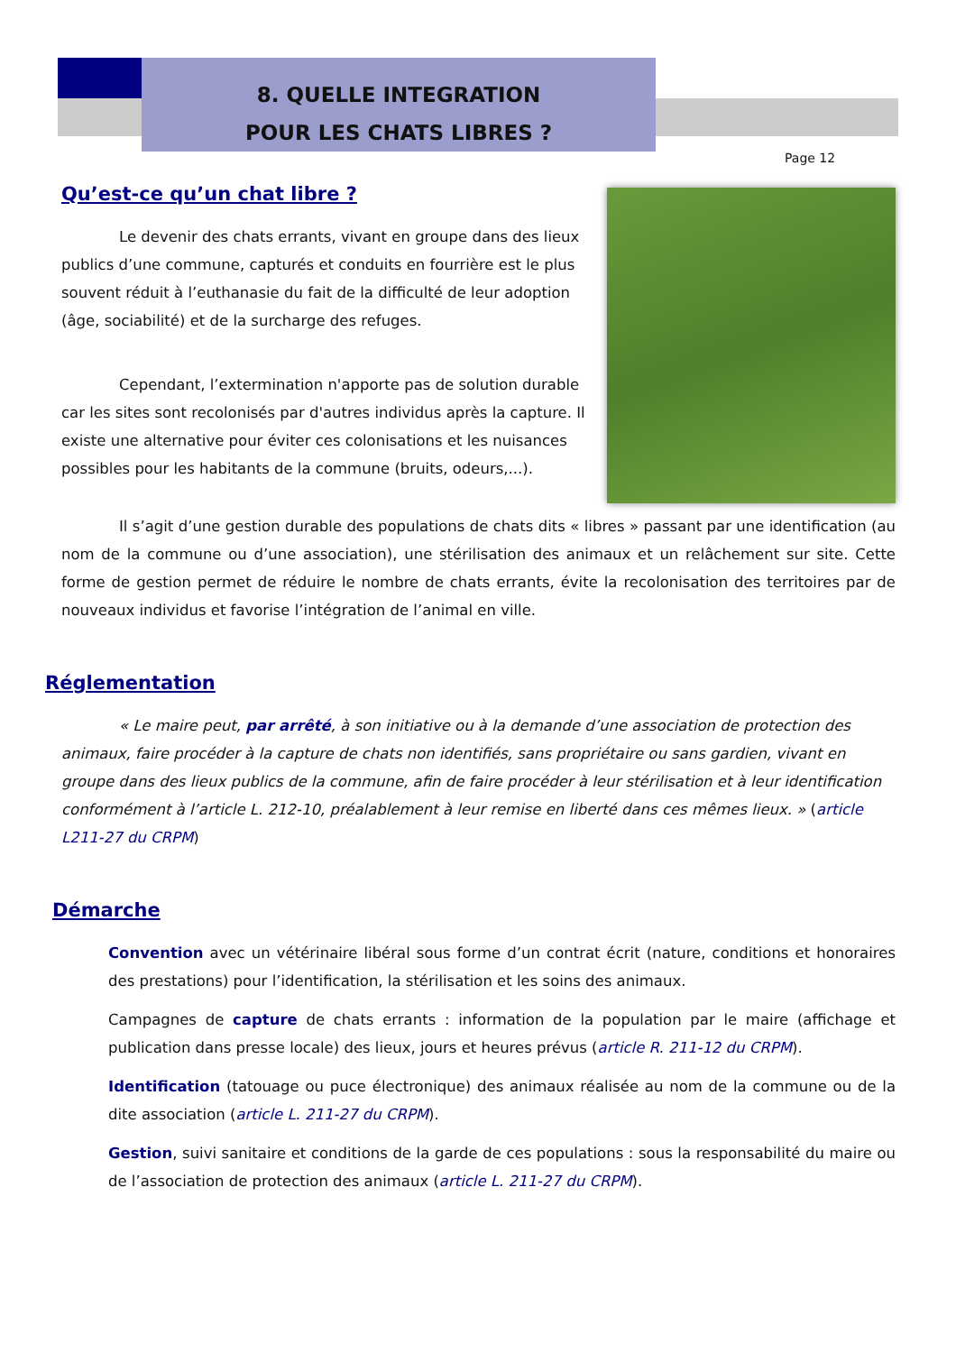8. QUELLE INTEGRATION
POUR LES CHATS LIBRES ?
Page 12
Qu’est-ce qu’un chat libre ?
Le devenir des chats errants, vivant en groupe dans des lieux publics d’une commune, capturés et conduits en fourrière est le plus souvent réduit à l’euthanasie du fait de la difficulté de leur adoption (âge, sociabilité) et de la surcharge des refuges.
Cependant, l’extermination n'apporte pas de solution durable car les sites sont recolonisés par d'autres individus après la capture. Il existe une alternative pour éviter ces colonisations et les nuisances possibles pour les habitants de la commune (bruits, odeurs,...).
Il s’agit d’une gestion durable des populations de chats dits « libres » passant par une identification (au nom de la commune ou d’une association), une stérilisation des animaux et un relâchement sur site. Cette forme de gestion permet de réduire le nombre de chats errants, évite la recolonisation des territoires par de nouveaux individus et favorise l’intégration de l’animal en ville.
Réglementation
« Le maire peut, par arrêté, à son initiative ou à la demande d’une association de protection des animaux, faire procéder à la capture de chats non identifiés, sans propriétaire ou sans gardien, vivant en groupe dans des lieux publics de la commune, afin de faire procéder à leur stérilisation et à leur identification conformément à l’article L. 212-10, préalablement à leur remise en liberté dans ces mêmes lieux. » (article L211-27 du CRPM)
Démarche
Convention avec un vétérinaire libéral sous forme d’un contrat écrit (nature, conditions et honoraires des prestations) pour l’identification, la stérilisation et les soins des animaux.
Campagnes de capture de chats errants : information de la population par le maire (affichage et publication dans presse locale) des lieux, jours et heures prévus (article R. 211-12 du CRPM).
Identification (tatouage ou puce électronique) des animaux réalisée au nom de la commune ou de la dite association (article L. 211-27 du CRPM).
Gestion, suivi sanitaire et conditions de la garde de ces populations : sous la responsabilité du maire ou de l’association de protection des animaux (article L. 211-27 du CRPM).